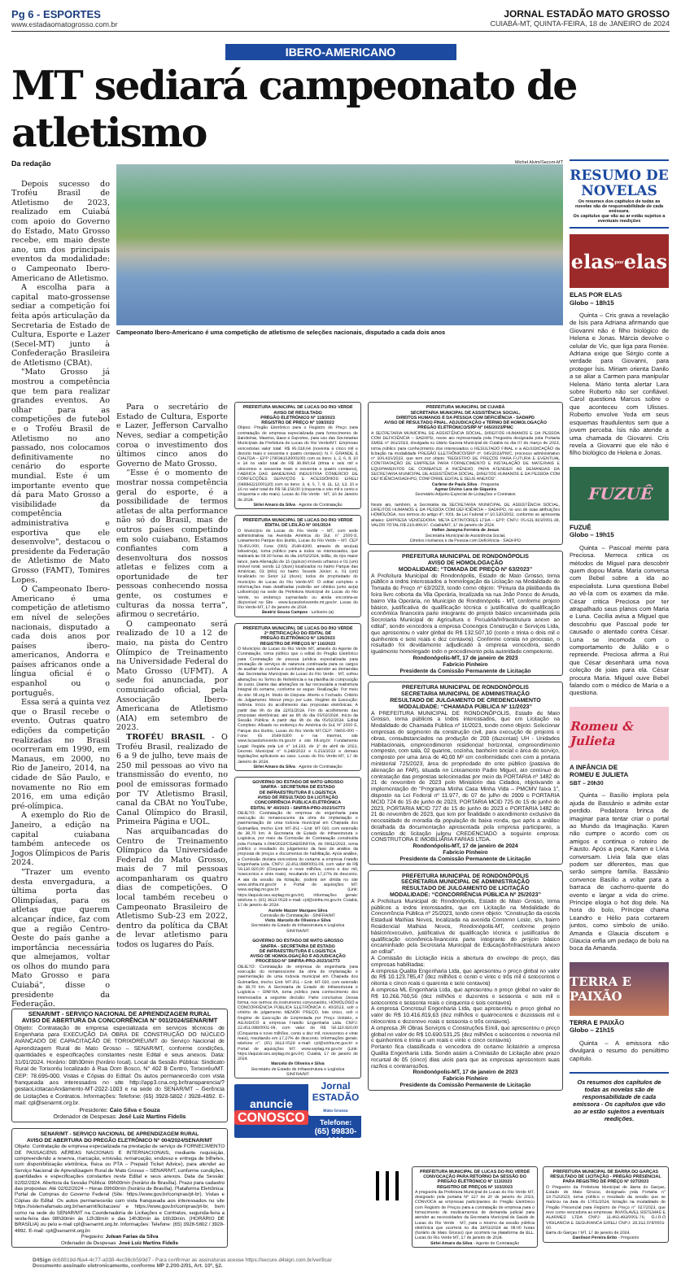Pg 6 - ESPORTES
www.estadaomatogrosso.com.br
JORNAL ESTADÃO MATO GROSSO
CUIABÁ-MT, QUINTA-FEIRA, 18 de JANEIRO de 2024
IBERO-AMERICANO
MT sediará campeonato de atletismo
Da redação
Depois sucesso do Troféu Brasil de Atletismo de 2023, realizado em Cuiabá com apoio do Governo do Estado, Mato Grosso recebe, em maio deste ano, um dos principais eventos da modalidade: o Campeonato Ibero-Americano de Atletismo.
A escolha para a capital mato-grossense sediar a competição foi feita após articulação da Secretaria de Estado de Cultura, Esporte e Lazer (Secel-MT) junto à Confederação Brasileira de Atletismo (CBAt).
"Mato Grosso já mostrou a competência que tem para realizar grandes eventos. Ao olhar para as competições de futebol e o Troféu Brasil de Atletismo no ano passado, nos colocamos definitivamente no cenário do esporte mundial. Este é um importante evento que dá para Mato Grosso a visibilidade da competência administrativa e esportiva que ele desenvolve", destacou o presidente da Federação de Atletismo de Mato Grosso (FAMT), Tomires Lopes.
O Campeonato Ibero-Americano é uma competição de atletismo em nível de seleções nacionais, disputado a cada dois anos por países ibero-americanos, Andorra e países africanos onde a língua oficial é o espanhol ou o português.
Essa será a quinta vez que o Brasil recebe o evento. Outras quatro edições da competição realizadas no Brasil ocorreram em 1990, em Manaus, em 2000, no Rio de Janeiro, 2014, na cidade de São Paulo, e novamente no Rio em 2016, em uma edição pré-olímpica.
A exemplo do Rio de Janeiro, a edição na capital cuiabana também antecede os Jogos Olímpicos de Paris 2024.
"Trazer um evento desta envergadura, a última porta das Olimpíadas, para os atletas que querem alcançar índice, faz com que a região Centro-Oeste do país ganhe a importância necessária que almejamos, voltar os olhos do mundo para Mato Grosso e para Cuiabá", disse o presidente da Federação.
Michel Alvim/Secom-MT
Campeonato Ibero-Americano é uma competição de atletismo de seleções nacionais, disputado a cada dois anos
Para o secretário de Estado de Cultura, Esporte e Lazer, Jefferson Carvalho Neves, sediar a competição coroa o investimento dos últimos cinco anos do Governo de Mato Grosso.
“Esse é o momento de mostrar nossa competência geral do esporte, é a possibilidade de termos atletas de alta performance não só do Brasil, mas de outros países competindo em solo cuiabano. Estamos confiantes com a desenvoltura dos nossos atletas e felizes com a oportunidade de ter pessoas conhecendo nossa gente, os costumes e culturas da nossa terra”, afirmou o secretário.
O campeonato será realizado de 10 a 12 de maio, na pista do Centro Olímpico de Treinamento na Universidade Federal do Mato Grosso (UFMT). A sede foi anunciada, por comunicado oficial, pela Associação Ibero-Americana de Atletismo (AIA) em setembro de 2023.
TROFÉU BRASIL - O Troféu Brasil, realizado de 6 a 9 de julho, teve mais de 250 mil pessoas ao vivo na transmissão do evento, no pool de emissoras formado por TV Atletismo Brasil, canal da CBAt no YouTube, Canal Olímpico do Brasil, Primeira Página e UOL.
Nas arquibancadas do Centro de Treinamento Olímpico da Universidade Federal do Mato Grosso, mais de 7 mil pessoas acompanharam os quatro dias de competições. O local também recebeu o Campeonato Brasileiro de Atletismo Sub-23 em 2022, dentro da política da CBAt de levar atletismo para todos os lugares do País.
PREFEITURA MUNICIPAL DE LUCAS DO RIO VERDE
AVISO DE RESULTADO
PREGÃO ELETRÔNICO N° 118/2023
REGISTRO DE PREÇO N° 108/2023
Objeto: Pregão Eletrônico para o Registro de Preço para contratação de empresa especializada para fornecimento de Bandeiras, Mastros, Base e Suportes, para uso das Secretarias Municipais da Prefeitura de Lucas do Rio Verde/MT. Empresas vencedoras valor total: R$ 95.018,64 (noventa e cinco mil e dezoito reais e sessenta e quatro centavos): N. F. GRANDE & CIALTDA – EPP (79034153000100) com os itens: 1, 2, 6, 8, 10 e 14 no valor total de R$ 36.860,64 (trinta e seis mil e oitocentos e sessenta reais e sessenta e quatro centavos), FABRICA DAS BANDEIRAS INDUSTRIA COMERCIO DE CONFECÇÕES SERVIÇOS E ACESSÓRIOS EIRELI (04884221000120) com os itens: 3, 4, 5, 7, 9, 11, 12, 13, 15 e 16 no valor total de R$ 58.158,00 (cinquenta e oito mil e cento e cinquenta e oito reais). Lucas do Rio Verde - MT, 16 de Janeiro de 2024.
Sirlei Amaro da Silva - Agente de Contratação
PREFEITURA MUNICIPAL DE LUCAS DO RIO VERDE
EDITAL DE LEILÃO N° 001/2024
O Município de Lucas do Rio Verde – MT, com sede administrativa na Avenida América do Sul, n° 2500-S, Loteamento Parque dos Buritis, Lucas do Rio Verde – MT. CEP 78.455.000, Fone (065) 3549-8300, através de seu(ua) leiloeiro(a), torna público para a todos os interessados, que realizará às 08:30 horas do dia 16/02/2024, leilão, do tipo maior lance, para Alienação de 15 (quinze) imóveis urbanos e 01 (um) imóvel rural, sendo 12 (doze) localizados no bairro Parque das Américas; 03 (três) no bairro Tessele Júnior; e, 01 (um) localizado no Setor 12 (doze); todos de propriedade do município de Lucas do Rio Verde-MT. O edital completo e informações mais detalhadas poderão ser obtidos junto ao(a) Leiloeiro(a) na sede da Prefeitura Municipal de Lucas do Rio Verde, no endereço supracitado ou ainda encontra-se disponível no Site - www.lucasdorioverde.mt.gov.br. Lucas do Rio Verde-MT, 17 de janeiro de 2024.
Beatriz Sousa Campos - Leiloeiro (a)
PREFEITURA MUNICIPAL DE LUCAS DO RIO VERDE
2ª RETIFICAÇÃO DO EDITAL DE
PREGÃO ELETRÔNICO N° 126/2023
REGISTRO DE PREÇOS N° 116/2023
O Município de Lucas do Rio Verde MT, através do Agente de Contratação, torna público que o edital do Pregão Eletrônico para Contratação de pessoa jurídica especializada para prestação de serviços de natureza continuada para os cargos de auxiliar de cozinha e cozinheiro para atender as demandas das Secretarias Municipais de Lucas do Rio Verde - MT, sofreu alterações no Termo de Referência e na planilha de composição de custo. Diante das alterações se faz necessária a reabertura integral do certame, conforme se segue: Realização: Por meio do site: bll.org.br. Modo de Disputa: Aberto e Fechado. Critério de Julgamento: Menor preço por Lote. Regime de Execução: Indireta. Início do acolhimento das propostas eletrônicas: A partir das 9h do dia 22/01/2024. Fim do acolhimento das propostas eletrônicas: até as 8h do dia 05/02/2024. Início da Sessão Pública: A partir das 9h do dia 05/02/2024. Edital Completo: Afixado no endereço Av. América do Sul, N° 2500 S, Parque dos Buritis, Lucas do Rio Verde MT.CEP: 78455-000 – Fone: 65 3549-8300 e na Internet, site www.lucasdorioverde.mt.gov.br e site bll.org.br. Fundamento Legal: Regida pela Lei n° 14.133, de 1º de abril de 2021, Decreto Municipal n° 6.248/2023 e 6.253/2023 e demais legislações aplicáveis ao caso. Lucas do Rio Verde-MT, 17 de Janeiro de 2024.
Sirlei Amaro da Silva - Agente de Contratação
GOVERNO DO ESTADO DE MATO GROSSO
SINFRA - SECRETARIA DE ESTADO
DE INFRAESTRUTURA E LOGÍSTICA
AVISO DE RESULTADO DA LICITAÇÃO
CONCORRÊNCIA PÚBLICA ELETRÔNICA
EDITAL N° 40/2023 - SINFRA-PRO-2023/16773
OBJETO: Contratação de empresa de engenharia para execução do remanescente da obra de implantação e pavimentação de uma rodovia municipal em Chapada dos Guimarães, trecho: Entr. MT-351 – Entr. MT-020, com extensão de 38,70 km. A Secretaria de Estado de Infraestrutura e Logística, por meio da Comissão de Contratação constituída pela Portaria n.094/2023/CGAB/SINFRA, de 09/11/2023, torna público o resultado do julgamento da fase de análise da proposta de preços e documentos de habilitação. Após análise, a Comissão declara vencedora do certame a empresa Fratello Engenharia Ltda. CNPJ: 22.451.088/0001-09, com valor de R$ 59.110.920,00 (Cinquenta e nove milhões, cento e dez mil, novecentos e vinte reais), resultando em 17,27% de desconto. A ata da sessão da licitação, poderá ser obtida no site www.sinfra.mt.gov.br e Portal de aquisições MT: www.seplag.mt.gov.br (Link: https://aquisicoes.seplag.mt.gov.br). Informações gerais: telefone n. (65) 3613-0529 e-mail: cpl@sinfra.mt.gov.br. Cuiabá, 17 de janeiro de 2024.
Auriele Mazzer Marques Silva
Comissão de Contratação - SINFRA/MT
Visto. Marcelo de Oliveira e Silva
Secretário de Estado de Infraestrutura e Logística
SINFRA/MT
GOVERNO DO ESTADO DE MATO GROSSO
SINFRA - SECRETARIA DE ESTADO
DE INFRAESTRUTURA E LOGÍSTICA
AVISO DE HOMOLOGAÇÃO E ADJUDICAÇÃO
PROCESSO N° SINFRA-PRO-2023/16773
OBJETO: Contratação de empresa de engenharia para execução do remanescente da obra de implantação e pavimentação de uma rodovia municipal em Chapada dos Guimarães, trecho: Entr. MT-351 – Entr. MT-020, com extensão de 38,70 km. A Secretaria de Estado de Infraestrutura e Logística – SINFRA, torna público para conhecimento dos interessados a seguinte decisão: Parte conclusiva: Dessa forma, nos termos do instrumento convocatório, HOMOLOGO a CONCORRÊNCIA PÚBLICA ELETRÔNICA n. 40/2023, sob o critério de julgamento MENOR PREÇO, lote único, sob o Regime de Execução de Empreitada por Preço Unitário, e ADJUDICO à empresa Fratello Engenharia Ltda. CNPJ: 22.451.088/0001-09, com valor de R$ 59.110.920,00 (Cinquenta e nove milhões, cento e dez mil, novecentos e vinte reais), resultando em 17,27% de desconto. Informações gerais: telefone n°. (65) 3613-0529 e-mail: cpl@sinfra.mt.gov.br e Portal de aquisições MT: www.seplag.mt.gov.br (Link: https://aquisicoes.seplag.mt.gov.br). Cuiabá, 17 de janeiro de 2024.
Marcelo de Oliveira e Silva
Secretário de Estado de Infraestrutura e Logística
SINFRA/MT
anuncie
CONOSCO
Jornal ESTADÃO Mato Grosso
Telefone:
(65) 99830-1111
PREFEITURA MUNICIPAL DE CUIABÁ
SECRETARIA MUNICIPAL DE ASSISTÊNCIA SOCIAL,
DIREITOS HUMANOS E DA PESSOA COM DEFICIÊNCIA - SADHPD
AVISO DE RESULTADO FINAL, ADJUDICAÇÃO e TERMO DE HOMOLOGAÇÃO
PREGÃO ELETRÔNICO/SRP N° 045/2023/PMC
A SECRETARIA MUNICIPAL DE ASSISTÊNCIA SOCIAL, DIREITOS HUMANOS E DA PESSOA COM DEFICIÊNCIA – SADHPD, neste ato representada pela Pregoeira designada pela Portaria SMGE nº 361/2023, divulgada no Diário Gazeta Municipal de Cuiabá no dia 07 de março de 2023, torna público para conhecimento dos interessados o RESULTADO FINAL e a ADJUDICAÇÃO da licitação na modalidade PREGÃO ELETRÔNICO/SRP nº. 045/2023/PMC, processo administrativo nº 106.415/2023, que tem por objeto "REGISTRO DE PREÇOS PARA FUTURA E EVENTUAL CONTRATAÇÃO DE EMPRESA PARA FORNECIMENTO E INSTALAÇÃO DE MATERIAIS E EQUIPAMENTOS DE COMBATES A INCÊNDIO, PARA ATENDER AS DEMANDAS DA SECRETARIA MUNICIPAL DE ASSISTÊNCIA SOCIAL, DIREITOS HUMANOS E DA PESSOA COM DEFICIÊNCIA/SADHPD, CONFORME EDITAL E SEUS ANEXOS".
Carlene de Paula Silva - Pregoeira
Agmar Divino Lara de Siqueira
Secretário Adjunto Especial de Licitações e Contratos
Neste ato, também, a Secretária da SECRETARIA MUNICIPAL DE ASSISTÊNCIA SOCIAL, DIREITOS HUMANOS E DA PESSOA COM DEFICIÊNCIA – SADHPD, no uso de suas atribuições HOMOLOGA, nos termos do artigo 4º, XXII, da Lei Federal nº 10.520/2002, conforme se apresenta abaixo: EMPRESA VENCEDORA: META EXTINTORES LTDA – EPP, CNPJ: 05.621.915/0001-38, VALOR TOTAL R$ 219.499,97. Cuiabá/MT, 17 de janeiro de 2024.
Hellen Janayna Ferreira de Jesus
Secretária Municipal de Assistência Social,
Direitos Humanos e da Pessoa com Deficiência - SADHPD
PREFEITURA MUNICIPAL DE RONDONÓPOLIS
AVISO DE HOMOLOGAÇÃO
MODALIDADE: “TOMADA DE PREÇO Nº 63/2023”
A Prefeitura Municipal de Rondonópolis, Estado de Mato Grosso, torna público a todos interessados a homologação da Licitação na Modalidade de Tomada de Preço nº 63/2023, tendo como objeto: “Pintura da platibanda da feira livre coberta da Vila Operária, localizada na rua João Ponce de Arruda, bairro Vila Operária, no Município de Rondonópolis - MT, conforme projeto básico, justificativa de qualificação técnica e justificativa de qualificação econômica financeira parte integrante do projeto básico encaminhada pela Secretaria Municipal de Agricultura e Pecuária/Infraestrutura anexo ao edital”, sendo vencedora a empresa Ceoenges Construção e Serviços Ltda, que apresentou o valor global de R$ 132.507,10 (cento e trinta e dois mil e quinhentos e sete reais e dez centavos). Conforme consta no processo, o resultado foi devidamente adjudicado à empresa vencedora, sendo igualmente homologado todo o procedimento pela autoridade competente.
Rondonópolis-MT, 17 de janeiro de 2023
Fabricio Pinheiro
Presidente da Comissão Permanente de Licitação
PREFEITURA MUNICIPAL DE RONDONÓPOLIS
SECRETARIA MUNICIPAL DE ADMINISTRAÇÃO
RESULTADO DE JULGAMENTO DE CREDENCIAMENTO
MODALIDADE: “CHAMADA PÚBLICA Nº 11/2023”
A PREFEITURA MUNICIPAL DE RONDONÓPOLIS, Estado de Mato Grosso, torna públicos a todos interessados, que em Licitação na Modalidade de Chamada Pública nº 11/2023, tendo como objeto: Selecionar empresas do segmento da construção civil, para execução de projetos e obras, consubstanciados na produção de 200 (duzentas) UH - Unidades Habitacionais, empreendimento residencial horizontal, empreendimento composto, com sala, 02 quartos, cozinha, banheiro social e área de serviço, composto por uma área de 40,00 M² em conformidade com com a portaria ministerial 725/2023, área de propriedade do ente público (passiva de alienação ao FAR), situada no Loteamento Padre Miguel, ato contínuo de contratação das propostas selecionadas por meio da PORTARIA nº 1482 de 21 de novembro de 2023 pelo Ministério das Cidades, objetivando a implementação do “Programa Minha Casa Minha Vida – PMCMV faixa 1”, disposto na Lei Federal nº 11.977, de 07 de julho de 2009 e PORTARIA MCID 724 de 15 de junho de 2023, PORTARIA MCID 725 de 15 de junho de 2023, PORTARIA MCID 727 de 15 de junho de 2023 e PORTARIA 1482 de 21 de novembro de 2023, que tem por finalidade o atendimento exclusivo da necessidade de moradia da população de baixa renda, que após a análise detalhada da documentação apresentada pela empresa participante, a comissão de licitação julgou CREDENCIADO a seguinte empresa: CONSTRUTORA E IMOBILIÁRIA FARIAS LTDA.
Rondonópolis-MT, 17 de janeiro de 2024
Fabricio Pinheiro
Presidente da Comissão Permanente de Licitação
PREFEITURA MUNICIPAL DE RONDONÓPOLIS
SECRETARIA MUNICIPAL DE ADMINISTRAÇÃO
RESULTADO DE JULGAMENTO DE LICITAÇÃO
MODALIDADE: “CONCORRÊNCIA PÚBLICA Nº 25/2023”
A Prefeitura Municipal de Rondonópolis, Estado de Mato Grosso, torna públicos a todos interessados, que em Licitação na Modalidade de Concorrência Pública nº 25/2023, tendo como objeto: “Construção da escola Estadual Mathias Neves, localizada na avenida Contorno Leste, s/n, bairro Residencial Mathias Neves, Rondonópolis-MT, conforme projeto básico/executivo, justificativa de qualificação técnica e justificativa de qualificação econômica-financeira parte integrante do projeto básico encaminhado pela Secretaria Municipal de Educação/Infraestrutura anexo ao edital”.
A Comissão de Licitação inicia a abertura do envelope de preço, das empresas habilitadas:
A empresa Qualita Engenharia Ltda, que apresentou o preço global no valor de R$ 10.123.785,47 (dez milhões e cento e vinte e três mil e setecentos e oitenta e cinco reais e quarenta e sete centavos)
A empresa ML Engenharia Ltda, que apresentou o preço global no valor de R$ 10.266.760,56 (dez milhões e duzentos e sessenta e seis mil e setecentos e sessenta reais e cinquenta e seis centavos)
A empresa Concresul Engenharia Ltda, que apresentou o preço global no valor de R$ 10.416.819,63 (dez milhões e quatrocentos e dezesseis mil e oitocentos e dezenove reais e sessenta e três centavos).
A empresa JR Obras Serviços e Construções Eireli, que apresentou o preço global no valor de R$ 10.690.531,25 (dez milhões e seiscentos e noventa mil e quinhentos e trinta e um reais e vinte e cinco centavos)
Portanto fica classificada e vencedora do certame licitatório a empresa Qualita Engenharia Ltda. Sendo assim a Comissão de Licitação abre prazo recursal de 05 (cinco) dias uteis para que as empresas apresentem suas razões e contrarrazões.
Rondonópolis-MT, 17 de janeiro de 2023
Fabricio Pinheiro
Presidente da Comissão Permanente de Licitação
SENAR/MT - SERVIÇO NACIONAL DE APRENDIZAGEM RURAL
AVISO DE ABERTURA DA CONCORRÊNCIA N° 001/2024/SENAR/MT
Objeto: Contratação de empresa especializada em serviços técnicos de Engenharia para EXECUÇÃO DA OBRA DE CONSTRUÇÃO DO NÚCLEO AVANÇADO DE CAPACITAÇÃO DE TORIXORÉU/MT do Serviço Nacional de Aprendizagem Rural de Mato Grosso – SENAR/MT, conforme condições, quantidades e especificações constantes neste Edital e seus anexos. Data: 31/01/2024. Horário: 08h30min (horário local). Local da Sessão Pública: Sindicato Rural de Torixoréu localizado à Rua Dom Bosco, N° 402 B Centro, Torixoréu/MT. CEP: 78.695-000. Vistas e Cópias do Edital: Os autos permanecerão com vista franqueada aos interessados no site http://app3.cna.org.br/transparencia/?gestaoLicitacaoAndamento-MT-2022-1003 e na sede do SENAR/MT – Gerência de Licitações e Contratos. Informações: Telefone: (65) 3928-5802 / 3928-4892. E-mail: cpl@senarmt.org.br.
Presidente: Caio Silva e Souza
Ordenador de Despesas: José Luiz Martins Fidelis
SENAR/MT - SERVIÇO NACIONAL DE APRENDIZAGEM RURAL
AVISO DE ABERTURA DO PREGÃO ELETRÔNICO N° 004/2024/SENAR/MT
Objeto: Contratação de empresa especializada na prestação de serviço de FORNECIMENTO DE PASSAGENS AÉREAS NACIONAIS E INTERNACIONAIS, mediante requisição, compreendendo a reserva, marcação, emissão, remarcação, endosso e entrega de bilhetes, com disponibilização eletrônica, física ou PTA – Prepaid Ticket Advice), para atender ao Serviço Nacional de Aprendizagem Rural de Mato Grosso – SENAR/MT, conforme condições, quantidades e especificações constantes neste Edital e seus anexos. Data da Sessão: 02/02/2024. Abertura da Sessão Pública: 09h00min (horário de Brasília). Prazo para cadastro das propostas: Até 02/02/2024 – Horas 09h00min (horário de Brasília). Plataforma Eletrônica: Portal de Compras do Governo Federal (Site: https://www.gov.br/compras/pt-br). Vistas e Cópias do Edital: Os autos permanecerão com vista franqueada aos interessados no site https://sistemafamato.org.br/senarmt/licitacoes/ e https://www.gov.br/compras/pt-br, bem como na sede do SENAR/MT na Coordenadoria de Licitações e Contratos, segunda-feira a sexta-feira das 08h30min às 12h30min e das 14h30min às 16h30min. (HORÁRIO DE BRASÍLIA) ou pelo e-mail cpl@senarmt.org.br. Informações: Telefone: (65) 3928-5802 / 3928-4892. E-mail: cpl@senarmt.org.br.
Pregoeiro: Julean Farias da Silva
Ordenador de Despesas: José Luiz Martins Fidelis
PREFEITURA MUNICIPAL DE LUCAS DO RIO VERDE
CONVOCAÇÃO PARA RETORNO DA SESSÃO DO
PREGÃO ELETRÔNICO N° 113/2023
REGISTRO DE PREÇOS N° 103/2023
A pregoeira da Prefeitura Municipal de Lucas do Rio Verde MT, designado pela portaria Nº 127 de 20 de janeiro de 2023, CONVOCA as empresas participantes do Pregão Eletrônico com Registro de Preços para a contratação de empresa para o fornecimento de medicamentos de demanda judicial para atender as necessidades da Secretaria Municipal de Saúde de Lucas do Rio Verde - MT, para o retorno da sessão pública eletrônica que ocorrerá no dia 19/01/2024 às 08:00 horas (horário de Mato Grosso) que ocorrerá na plataforma da BLL. Lucas do Rio Verde MT, 17 de janeiro de 2024.
Sirlei Amaro da Silva - Agente de Contratação
PREFEITURA MUNICIPAL DE BARRA DO GARÇAS
RESULTADO DE LICITAÇÃO - PREGÃO PRESENCIAL
PARA REGISTRO DE PREÇO N° 027/2023
O Pregoeiro da Prefeitura Municipal de Barra do Garças, Estado de Mato Grosso, designado pela Portaria n° 19.752/2023; torna público o resultado da sessão que se realizou na data de 17/01/2024, licitação na modalidade de Pregão Presencial para Registro de Preço n° 027/2023, que teve como vencedora as empresas: INVIOLAVEL SISTEMAS E ALARMES LTDA CNPJ: 11.463.492/0001-76; G.I.R.O VIGILANCIA E SEGURANCA EIRELI CNPJ: 28.312.078/0001-60.
Barra do Garças / MT, 17 de janeiro de 2024.
Danilson Pereira Brito - Pregoeiro
RESUMO DE NOVELAS
Os resumos dos capítulos de todas as novelas são de responsabilidade de cada emissora.
Os capítulos que vão ao ar estão sujeitos a eventuais reedições
elas por elas
ELAS POR ELAS
Globo – 18h15
Quinta – Cris grava a revelação de Ísis para Adriana afirmando que Giovanni não é filho biológico de Helena e Jonas. Márcia devolve o celular de Vic, que liga para Renée. Adriana exige que Sérgio conte a verdade para Giovanni, para proteger Ísis. Míriam orienta Danilo a se aliar a Carmen para manipular Helena. Mário tenta alertar Lara sobre Roberto não ser confiável. Carol questiona Marcos sobre o que aconteceu com Ulisses. Roberto envolve Yeda em seus esquemas fraudulentos sem que a jovem perceba. Ísis não atende a uma chamada de Giovanni. Cris revela a Giovanni que ele não é filho biológico de Helena e Jonas.
FUZUÊ
FUZUÊ
Globo – 19h15
Quinta – Pascoal mente para Preciosa. Merreca critica os métodos de Miguel para descobrir quem dopou Maria. Maria conversa com Bebel sobre a ida ao especialista. Luna questiona Bebel ao vê-la com os exames da mãe. César critica Preciosa por ter atrapalhado seus planos com Maria e Luna. Cecília avisa a Miguel que descobriu que Pascoal pode ter causado o atentado contra César. Luna se incomoda com o comportamento de Julião e o repreende. Preciosa afirma a Rui que César desenhará uma nova coleção de joias para ela. César procura Maria. Miguel ouve Bebel falando com o médico de Maria e a questiona.
Romeu & Julieta
A INFÂNCIA DE
ROMEU E JULIETA
SBT – 20h30
Quinta – Basílio implora pela ajuda de Bassânio e admite estar perdido. Pedalzera brinca de imaginar para tentar criar o portal ao Mundo da Imaginação. Karen não cumpre o acordo com os amigos e continua o roteiro de Fausto. Após a peça, Karen e Lívia conversam. Lívia fala que elas podem ser diferentes, mas que serão sempre família. Bassânio convence Basílio a voltar para a barraca de cachorro-quente do evento e largar a vida do crime. Príncipe elogia o hot dog dele. Na hora do bolo, Príncipe chama Leandro e Hélio para cortarem juntos, como símbolo de união. Amanda e Glaucia discutem e Glaucia enfia um pedaço de bolo na boca da Amanda.
TERRA E PAIXÃO
TERRA E PAIXÃO
Globo – 21h15
Quinta – A emissora não divulgará o resumo do penúltimo capítulo.
Os resumos dos capítulos de todas as novelas são de responsabilidade de cada emissora - Os capítulos que vão ao ar estão sujeitos a eventuais reedições.
D4Sign dc68819d-f6a4-4c77-a038-4ec36cb599d7 - Para confirmar as assinaturas acesse https://secure.d4sign.com.br/verificar
Documento assinado eletronicamente, conforme MP 2.200-2/01, Art. 10º, §2.